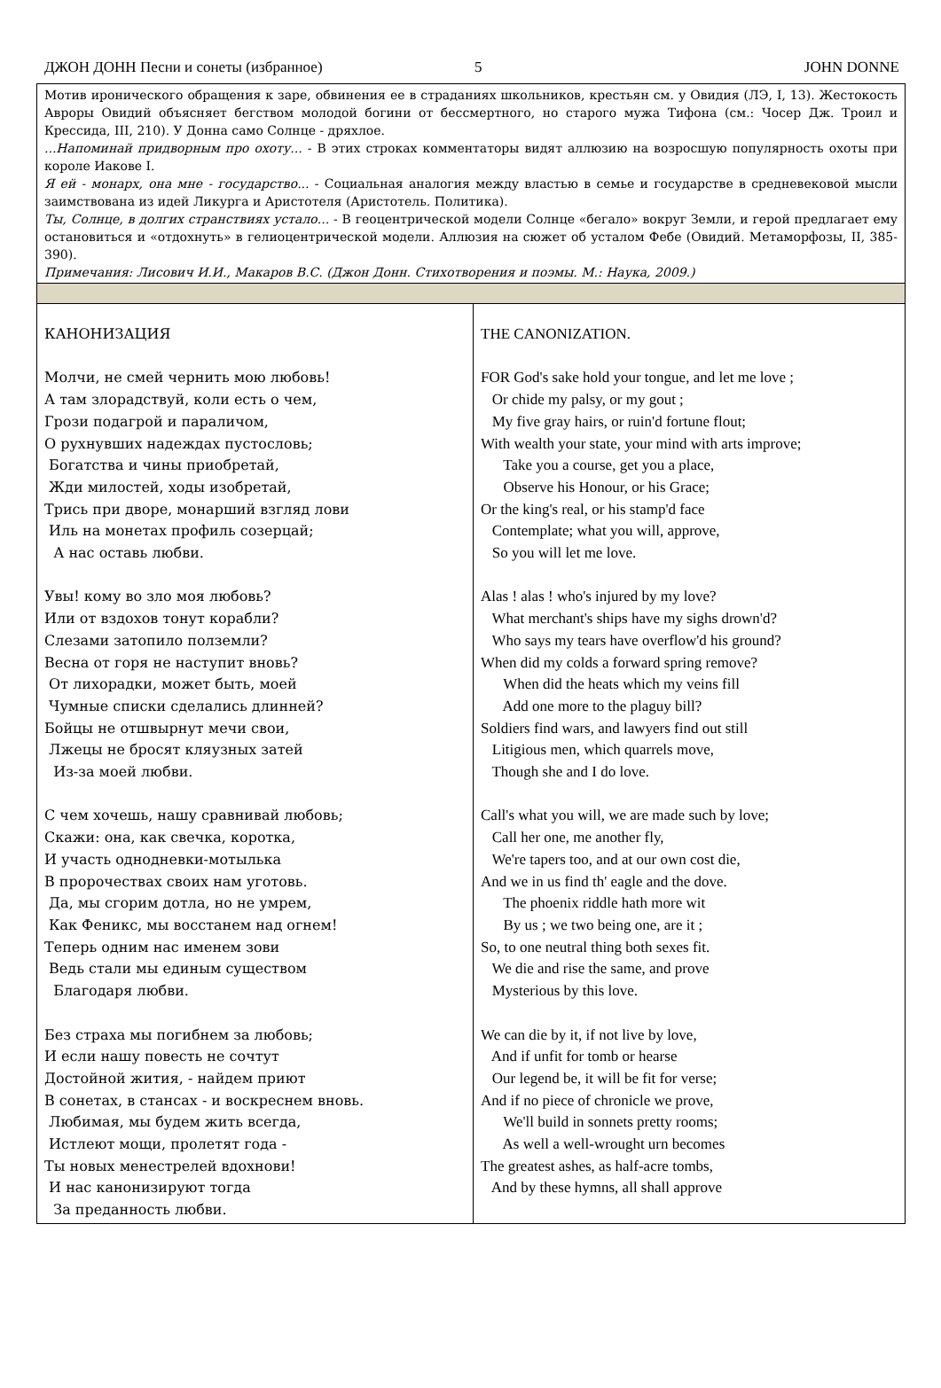ДЖОН ДОНН Песни и сонеты (избранное) 5 JOHN DONNE
| Мотив иронического обращения к заре, обвинения ее в страданиях школьников, крестьян см. у Овидия (ЛЭ, I, 13). Жестокость Авроры Овидий объясняет бегством молодой богини от бессмертного, но старого мужа Тифона (см.: Чосер Дж. Троил и Крессида, III, 210). У Донна само Солнце - дряхлое. ...Напоминай придворным про охоту... - В этих строках комментаторы видят аллюзию на возросшую популярность охоты при короле Иакове I. Я ей - монарх, она мне - государство... - Социальная аналогия между властью в семье и государстве в средневековой мысли заимствована из идей Ликурга и Аристотеля (Аристотель. Политика). Ты, Солнце, в долгих странствиях устало... - В геоцентрической модели Солнце «бегало» вокруг Земли, и герой предлагает ему остановиться и «отдохнуть» в гелиоцентрической модели. Аллюзия на сюжет об усталом Фебе (Овидий. Метаморфозы, II, 385-390). Примечания: Лисович И.И., Макаров В.С. (Джон Донн. Стихотворения и поэмы. М.: Наука, 2009.) | |
| КАНОНИЗАЦИЯ Молчи, не смей чернить мою любовь! А там злорадствуй, коли есть о чем, Грози подагрой и параличом, О рухнувших надеждах пустословь; Богатства и чины приобретай, Жди милостей, ходы изобретай, Трись при дворе, монарший взгляд лови Иль на монетах профиль созерцай; А нас оставь любви. Увы! кому во зло моя любовь? Или от вздохов тонут корабли? Слезами затопило полземли? Весна от горя не наступит вновь? От лихорадки, может быть, моей Чумные списки сделались длинней? Бойцы не отшвырнут мечи свои, Лжецы не бросят кляузных затей Из-за моей любви. С чем хочешь, нашу сравнивай любовь; Скажи: она, как свечка, коротка, И участь однодневки-мотылька В пророчествах своих нам уготовь. Да, мы сгорим дотла, но не умрем, Как Феникс, мы восстанем над огнем! Теперь одним нас именем зови Ведь стали мы единым существом Благодаря любви. Без страха мы погибнем за любовь; И если нашу повесть не сочтут Достойной жития, - найдем приют В сонетах, в стансах - и воскреснем вновь. Любимая, мы будем жить всегда, Истлеют мощи, пролетят года - Ты новых менестрелей вдохнови! И нас канонизируют тогда За преданность любви. | THE CANONIZATION. FOR God's sake hold your tongue, and let me love ; Or chide my palsy, or my gout ; My five gray hairs, or ruin'd fortune flout; With wealth your state, your mind with arts improve; Take you a course, get you a place, Observe his Honour, or his Grace; Or the king's real, or his stamp'd face Contemplate; what you will, approve, So you will let me love. Alas ! alas ! who's injured by my love? What merchant's ships have my sighs drown'd? Who says my tears have overflow'd his ground? When did my colds a forward spring remove? When did the heats which my veins fill Add one more to the plaguy bill? Soldiers find wars, and lawyers find out still Litigious men, which quarrels move, Though she and I do love. Call's what you will, we are made such by love; Call her one, me another fly, We're tapers too, and at our own cost die, And we in us find th' eagle and the dove. The phoenix riddle hath more wit By us ; we two being one, are it ; So, to one neutral thing both sexes fit. We die and rise the same, and prove Mysterious by this love. We can die by it, if not live by love, And if unfit for tomb or hearse Our legend be, it will be fit for verse; And if no piece of chronicle we prove, We'll build in sonnets pretty rooms; As well a well-wrought urn becomes The greatest ashes, as half-acre tombs, And by these hymns, all shall approve |